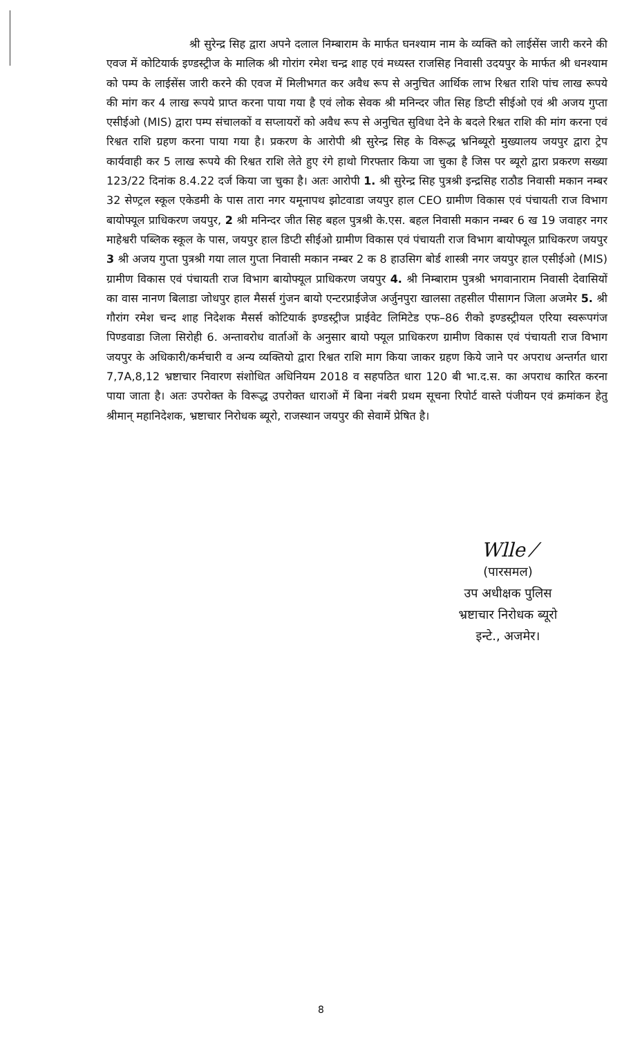श्री सुरेन्द्र सिह द्वारा अपने दलाल निम्बाराम के मार्फत घनश्याम नाम के व्यक्ति को लाईसेंस जारी करने की एवज में कोटियार्क इण्डस्ट्रीज के मालिक श्री गोरांग रमेश चन्द्र शाह एवं मध्यस्त राजसिह निवासी उदयपुर के मार्फत श्री धनश्याम को पम्प के लाईसेंस जारी करने की एवज में मिलीभगत कर अवैध रूप से अनुचित आर्थिक लाभ रिश्वत राशि पांच लाख रूपये की मांग कर 4 लाख रूपये प्राप्त करना पाया गया है एवं लोक सेवक श्री मनिन्दर जीत सिह डिप्टी सीईओ एवं श्री अजय गुप्ता एसीईओ (MIS) द्वारा पम्प संचालकों व सप्लायरों को अवैध रूप से अनुचित सुविधा देने के बदले रिश्वत राशि की मांग करना एवं रिश्वत राशि ग्रहण करना पाया गया है। प्रकरण के आरोपी श्री सुरेन्द्र सिह के विरूद्ध भ्रनिब्यूरो मुख्यालय जयपुर द्वारा ट्रेप कार्यवाही कर 5 लाख रूपये की रिश्वत राशि लेते हुए रंगे हाथो गिरफ्तार किया जा चुका है जिस पर ब्यूरो द्वारा प्रकरण सख्या 123/22 दिनांक 8.4.22 दर्ज किया जा चुका है। अतः आरोपी 1. श्री सुरेन्द्र सिह पुत्रश्री इन्द्रसिह राठौड निवासी मकान नम्बर 32 सेण्ट्रल स्कूल एकेडमी के पास तारा नगर यमूनापथ झोटवाडा जयपुर हाल CEO ग्रामीण विकास एवं पंचायती राज विभाग बायोफ्यूल प्राधिकरण जयपुर, 2 श्री मनिन्दर जीत सिह बहल पुत्रश्री के.एस. बहल निवासी मकान नम्बर 6 ख 19 जवाहर नगर माहेश्वरी पब्लिक स्कूल के पास, जयपुर हाल डिप्टी सीईओ ग्रामीण विकास एवं पंचायती राज विभाग बायोफ्यूल प्राधिकरण जयपुर 3 श्री अजय गुप्ता पुत्रश्री गया लाल गुप्ता निवासी मकान नम्बर 2 क 8 हाउसिग बोर्ड शास्त्री नगर जयपुर हाल एसीईओ (MIS) ग्रामीण विकास एवं पंचायती राज विभाग बायोफ्यूल प्राधिकरण जयपुर 4. श्री निम्बाराम पुत्रश्री भगवानाराम निवासी देवासियों का वास नानण बिलाडा जोधपुर हाल मैसर्स गुंजन बायो एन्टरप्राईजेज अर्जुनपुरा खालसा तहसील पीसागन जिला अजमेर 5. श्री गौरांग रमेश चन्द शाह निदेशक मैसर्स कोटियार्क इण्डस्ट्रीज प्राईवेट लिमिटेड एफ–86 रीको इण्डस्ट्रीयल एरिया स्वरूपगंज पिण्डवाडा जिला सिरोही 6. अन्तावरोध वार्ताओं के अनुसार बायो फ्यूल प्राधिकरण ग्रामीण विकास एवं पंचायती राज विभाग जयपुर के अधिकारी/कर्मचारी व अन्य व्यक्तियो द्वारा रिश्वत राशि माग किया जाकर ग्रहण किये जाने पर अपराध अन्तर्गत धारा 7,7A,8,12 भ्रष्टाचार निवारण संशोधित अधिनियम 2018 व सहपठित धारा 120 बी भा.द.स. का अपराध कारित करना पाया जाता है। अतः उपरोक्त के विरूद्ध उपरोक्त धाराओं में बिना नंबरी प्रथम सूचना रिपोर्ट वास्ते पंजीयन एवं क्रमांकन हेतु श्रीमान् महानिदेशक, भ्रष्टाचार निरोधक ब्यूरो, राजस्थान जयपुर की सेवामें प्रेषित है।
Wlle ⁄
(पारसमल)
उप अधीक्षक पुलिस
भ्रष्टाचार निरोधक ब्यूरो
इन्टे., अजमेर।
8